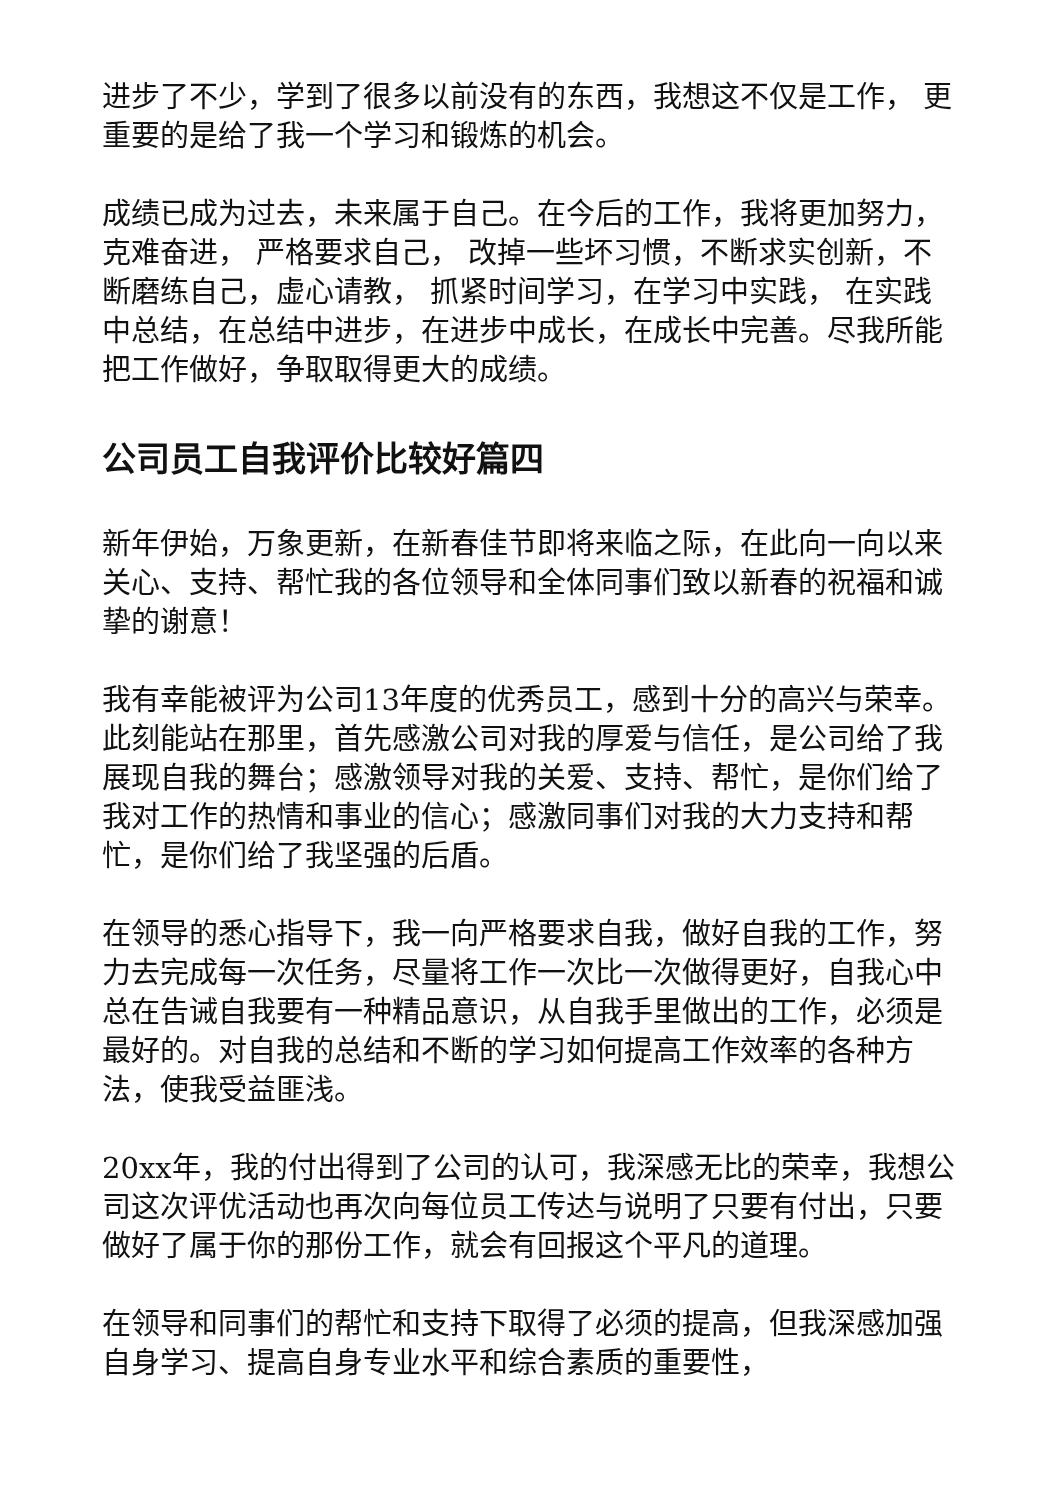进步了不少，学到了很多以前没有的东西，我想这不仅是工作， 更重要的是给了我一个学习和锻炼的机会。
成绩已成为过去，未来属于自己。在今后的工作，我将更加努力，克难奋进， 严格要求自己， 改掉一些坏习惯，不断求实创新，不断磨练自己，虚心请教， 抓紧时间学习，在学习中实践， 在实践中总结，在总结中进步，在进步中成长，在成长中完善。尽我所能把工作做好，争取取得更大的成绩。
公司员工自我评价比较好篇四
新年伊始，万象更新，在新春佳节即将来临之际，在此向一向以来关心、支持、帮忙我的各位领导和全体同事们致以新春的祝福和诚挚的谢意！
我有幸能被评为公司13年度的优秀员工，感到十分的高兴与荣幸。此刻能站在那里，首先感激公司对我的厚爱与信任，是公司给了我展现自我的舞台；感激领导对我的关爱、支持、帮忙，是你们给了我对工作的热情和事业的信心；感激同事们对我的大力支持和帮忙，是你们给了我坚强的后盾。
在领导的悉心指导下，我一向严格要求自我，做好自我的工作，努力去完成每一次任务，尽量将工作一次比一次做得更好，自我心中总在告诫自我要有一种精品意识，从自我手里做出的工作，必须是最好的。对自我的总结和不断的学习如何提高工作效率的各种方法，使我受益匪浅。
20xx年，我的付出得到了公司的认可，我深感无比的荣幸，我想公司这次评优活动也再次向每位员工传达与说明了只要有付出，只要做好了属于你的那份工作，就会有回报这个平凡的道理。
在领导和同事们的帮忙和支持下取得了必须的提高，但我深感加强自身学习、提高自身专业水平和综合素质的重要性，